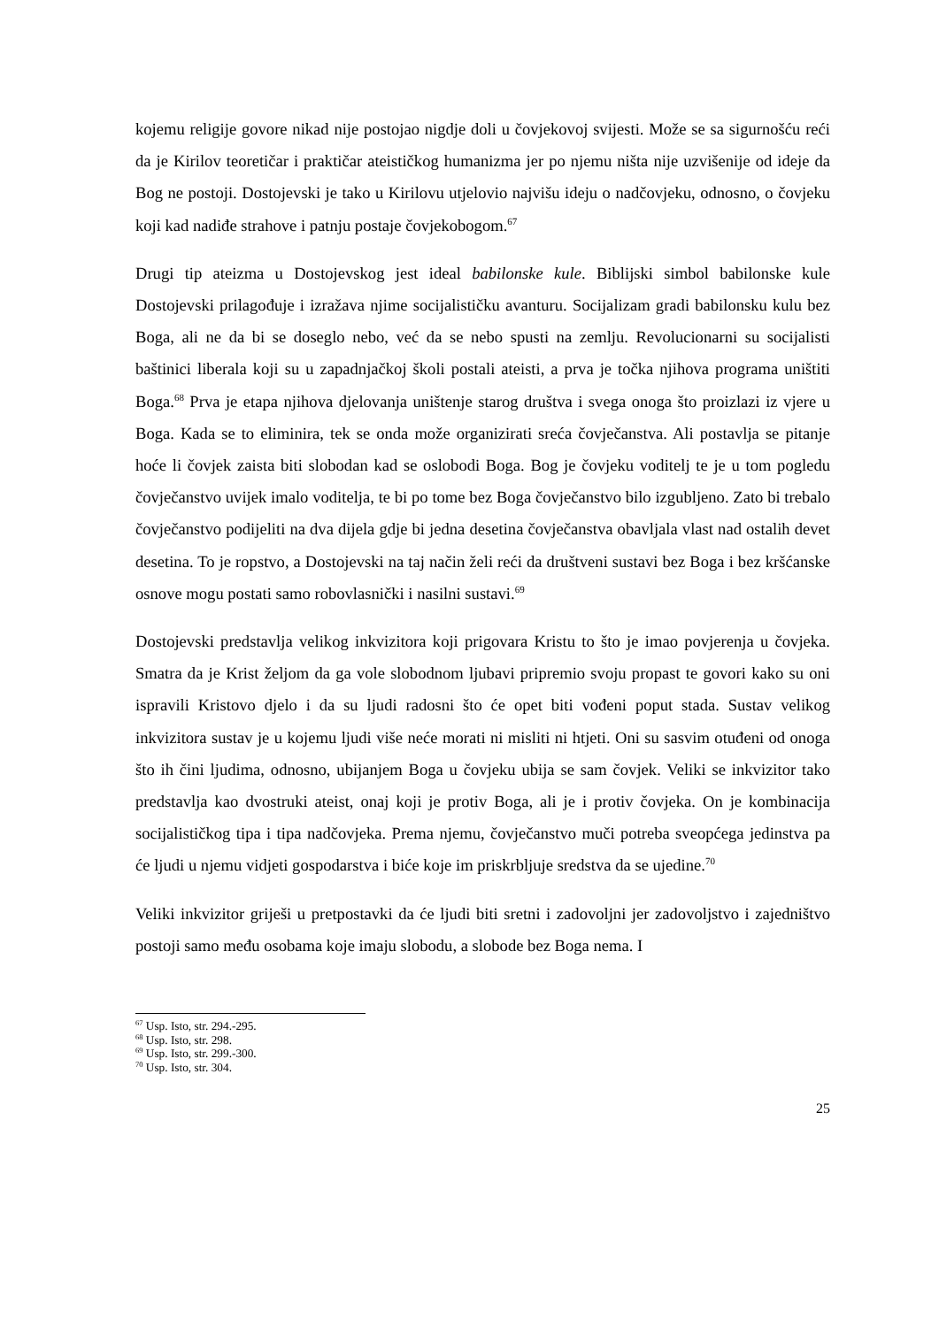kojemu religije govore nikad nije postojao nigdje doli u čovjekovoj svijesti. Može se sa sigurnošću reći da je Kirilov teoretičar i praktičar ateističkog humanizma jer po njemu ništa nije uzvišenije od ideje da Bog ne postoji. Dostojevski je tako u Kirilovu utjelovio najvišu ideju o nadčovjeku, odnosno, o čovjeku koji kad nadiđe strahove i patnju postaje čovjekobogom.<sup>67</sup>
Drugi tip ateizma u Dostojevskog jest ideal babilonske kule. Biblijski simbol babilonske kule Dostojevski prilagođuje i izražava njime socijalističku avanturu. Socijalizam gradi babilonsku kulu bez Boga, ali ne da bi se doseglo nebo, već da se nebo spusti na zemlju. Revolucionarni su socijalisti baštinici liberala koji su u zapadnjačkoj školi postali ateisti, a prva je točka njihova programa uništiti Boga.<sup>68</sup> Prva je etapa njihova djelovanja uništenje starog društva i svega onoga što proizlazi iz vjere u Boga. Kada se to eliminira, tek se onda može organizirati sreća čovječanstva. Ali postavlja se pitanje hoće li čovjek zaista biti slobodan kad se oslobodi Boga. Bog je čovjeku voditelj te je u tom pogledu čovječanstvo uvijek imalo voditelja, te bi po tome bez Boga čovječanstvo bilo izgubljeno. Zato bi trebalo čovječanstvo podijeliti na dva dijela gdje bi jedna desetina čovječanstva obavljala vlast nad ostalih devet desetina. To je ropstvo, a Dostojevski na taj način želi reći da društveni sustavi bez Boga i bez kršćanske osnove mogu postati samo robovlasnički i nasilni sustavi.<sup>69</sup>
Dostojevski predstavlja velikog inkvizitora koji prigovara Kristu to što je imao povjerenja u čovjeka. Smatra da je Krist željom da ga vole slobodnom ljubavi pripremio svoju propast te govori kako su oni ispravili Kristovo djelo i da su ljudi radosni što će opet biti vođeni poput stada. Sustav velikog inkvizitora sustav je u kojemu ljudi više neće morati ni misliti ni htjeti. Oni su sasvim otuđeni od onoga što ih čini ljudima, odnosno, ubijanjem Boga u čovjeku ubija se sam čovjek. Veliki se inkvizitor tako predstavlja kao dvostruki ateist, onaj koji je protiv Boga, ali je i protiv čovjeka. On je kombinacija socijalističkog tipa i tipa nadčovjeka. Prema njemu, čovječanstvo muči potreba sveopćega jedinstva pa će ljudi u njemu vidjeti gospodarstva i biće koje im priskrbljuje sredstva da se ujedine.<sup>70</sup>
Veliki inkvizitor griješi u pretpostavki da će ljudi biti sretni i zadovoljni jer zadovoljstvo i zajedništvo postoji samo među osobama koje imaju slobodu, a slobode bez Boga nema. I
<sup>67</sup> Usp. Isto, str. 294.-295.
<sup>68</sup> Usp. Isto, str. 298.
<sup>69</sup> Usp. Isto, str. 299.-300.
<sup>70</sup> Usp. Isto, str. 304.
25